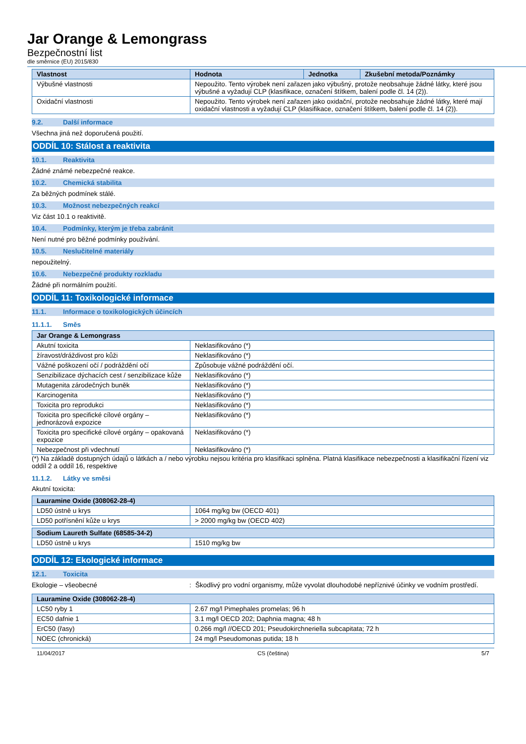Jar Orange & Lemongrass
Bezpečnostní list
dle směrnice (EU) 2015/830
| Vlastnost | Hodnota | Jednotka | Zkušební metoda/Poznámky |
| --- | --- | --- | --- |
| Výbušné vlastnosti | Nepoužito. Tento výrobek není zařazen jako výbušný, protože neobsahuje žádné látky, které jsou výbušné a vyžadují CLP (klasifikace, označení štítkem, balení podle čl. 14 (2)). | | |
| Oxidační vlastnosti | Nepoužito. Tento výrobek není zařazen jako oxidační, protože neobsahuje žádné látky, které mají oxidační vlastnosti a vyžadují CLP (klasifikace, označení štítkem, balení podle čl. 14 (2)). | | |
9.2. Další informace
Všechna jiná než doporučená použití.
ODDÍL 10: Stálost a reaktivita
10.1. Reaktivita
Žádné známé nebezpečné reakce.
10.2. Chemická stabilita
Za běžných podmínek stálé.
10.3. Možnost nebezpečných reakcí
Viz část 10.1 o reaktivitě.
10.4. Podmínky, kterým je třeba zabránit
Není nutné pro běžné podmínky používání.
10.5. Neslučitelné materiály
nepoužitelný.
10.6. Nebezpečné produkty rozkladu
Žádné při normálním použití.
ODDÍL 11: Toxikologické informace
11.1. Informace o toxikologických účincích
11.1.1. Směs
| Jar Orange & Lemongrass | |
| --- | --- |
| Akutní toxicita | Neklasifikováno (*) |
| žíravost/dráždivost pro kůži | Neklasifikováno (*) |
| Vážné poškození očí / podráždění očí | Způsobuje vážné podráždění očí. |
| Senzibilizace dýchacích cest / senzibilizace kůže | Neklasifikováno (*) |
| Mutagenita zárodečných buněk | Neklasifikováno (*) |
| Karcinogenita | Neklasifikováno (*) |
| Toxicita pro reprodukci | Neklasifikováno (*) |
| Toxicita pro specifické cílové orgány – jednorázová expozice | Neklasifikováno (*) |
| Toxicita pro specifické cílové orgány – opakovaná expozice | Neklasifikováno (*) |
| Nebezpečnost při vdechnutí | Neklasifikováno (*) |
(*) Na základě dostupných údajů o látkách a / nebo výrobku nejsou kritéria pro klasifikaci splněna. Platná klasifikace nebezpečnosti a klasifikační řízení viz oddíl 2 a oddíl 16, respektive
11.1.2. Látky ve směsi
Akutní toxicita:
| Lauramine Oxide (308062-28-4) | |
| --- | --- |
| LD50 ústně u krys | 1064 mg/kg bw (OECD 401) |
| LD50 potřísnění kůže u krys | > 2000 mg/kg bw (OECD 402) |
| Sodium Laureth Sulfate (68585-34-2) | |
| --- | --- |
| LD50 ústně u krys | 1510 mg/kg bw |
ODDÍL 12: Ekologické informace
12.1. Toxicita
Ekologie – všeobecné: Škodlivý pro vodní organismy, může vyvolat dlouhodobé nepříznivé účinky ve vodním prostředí.
| Lauramine Oxide (308062-28-4) | |
| --- | --- |
| LC50 ryby 1 | 2.67 mg/l Pimephales promelas; 96 h |
| EC50 dafnie 1 | 3.1 mg/l OECD 202; Daphnia magna; 48 h |
| ErC50 (řasy) | 0.266 mg/l //OECD 201; Pseudokirchneriella subcapitata; 72 h |
| NOEC (chronická) | 24 mg/l Pseudomonas putida; 18 h |
11/04/2017 CS (čeština) 5/7